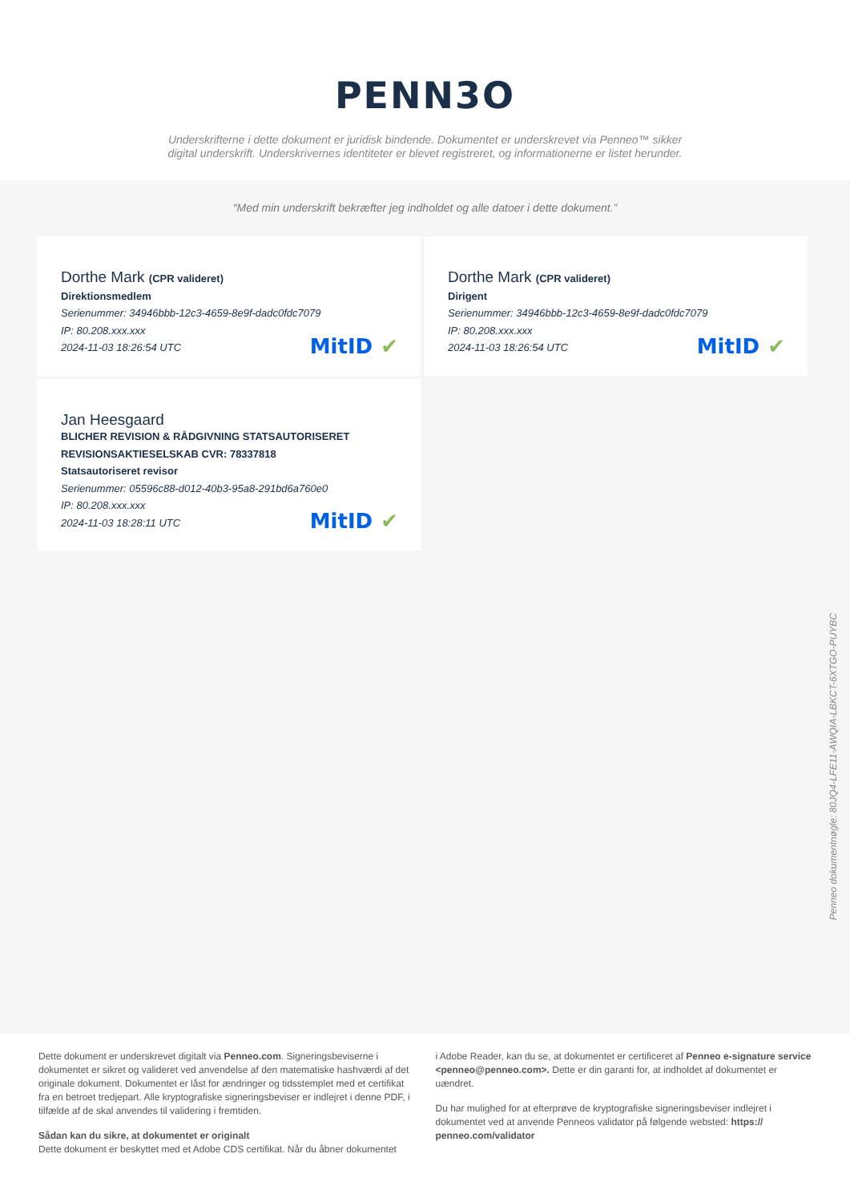PENN3O
Underskrifterne i dette dokument er juridisk bindende. Dokumentet er underskrevet via Penneo™ sikker digital underskrift. Underskrivernes identiteter er blevet registreret, og informationerne er listet herunder.
“Med min underskrift bekræfter jeg indholdet og alle datoer i dette dokument.”
Dorthe Mark (CPR valideret)
Direktionsmedlem
Serienummer: 34946bbb-12c3-4659-8e9f-dadc0fdc7079
IP: 80.208.xxx.xxx
2024-11-03 18:26:54 UTC
MitID ✔
Dorthe Mark (CPR valideret)
Dirigent
Serienummer: 34946bbb-12c3-4659-8e9f-dadc0fdc7079
IP: 80.208.xxx.xxx
2024-11-03 18:26:54 UTC
MitID ✔
Jan Heesgaard
BLICHER REVISION & RÅDGIVNING STATSAUTORISERET REVISIONSAKTIESELSKAB CVR: 78337818
Statsautoriseret revisor
Serienummer: 05596c88-d012-40b3-95a8-291bd6a760e0
IP: 80.208.xxx.xxx
2024-11-03 18:28:11 UTC
MitID ✔
Penneo dokumentnøgle: 80JQ4-LFE11-AWQIA-LBKCT-6XTGO-PUYBC
Dette dokument er underskrevet digitalt via Penneo.com. Signeringsbeviserne i dokumentet er sikret og valideret ved anvendelse af den matematiske hashværdi af det originale dokument. Dokumentet er låst for ændringer og tidsstemplet med et certifikat fra en betroet tredjepart. Alle kryptografiske signeringsbeviser er indlejret i denne PDF, i tilfælde af de skal anvendes til validering i fremtiden.
Sådan kan du sikre, at dokumentet er originalt
Dette dokument er beskyttet med et Adobe CDS certifikat. Når du åbner dokumentet
i Adobe Reader, kan du se, at dokumentet er certificeret af Penneo e-signature service <penneo@penneo.com>. Dette er din garanti for, at indholdet af dokumentet er uændret.
Du har mulighed for at efterprøve de kryptografiske signeringsbeviser indlejret i dokumentet ved at anvende Penneos validator på følgende websted: https:// penneo.com/validator